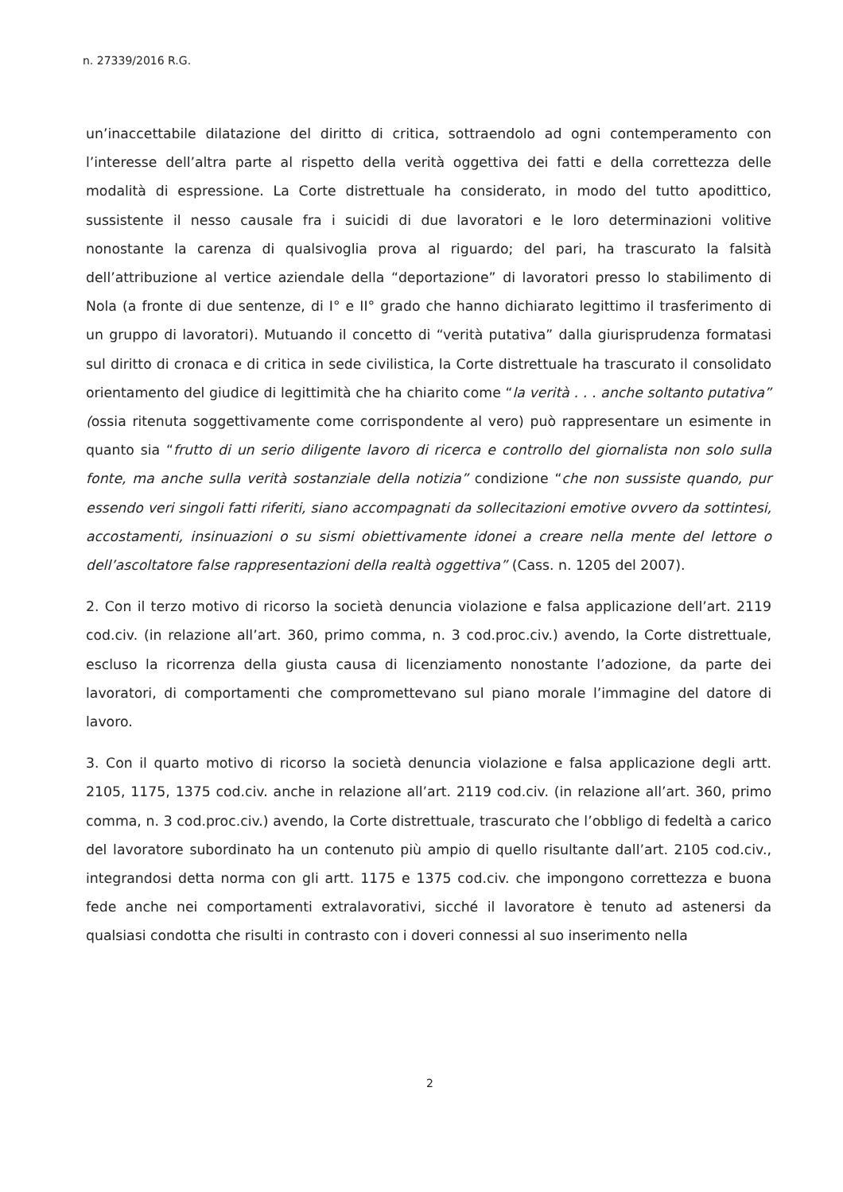n. 27339/2016 R.G.
un’inaccettabile dilatazione del diritto di critica, sottraendolo ad ogni contemperamento con l’interesse dell’altra parte al rispetto della verità oggettiva dei fatti e della correttezza delle modalità di espressione. La Corte distrettuale ha considerato, in modo del tutto apodittico, sussistente il nesso causale fra i suicidi di due lavoratori e le loro determinazioni volitive nonostante la carenza di qualsivoglia prova al riguardo; del pari, ha trascurato la falsità dell’attribuzione al vertice aziendale della “deportazione” di lavoratori presso lo stabilimento di Nola (a fronte di due sentenze, di I° e II° grado che hanno dichiarato legittimo il trasferimento di un gruppo di lavoratori). Mutuando il concetto di “verità putativa” dalla giurisprudenza formatasi sul diritto di cronaca e di critica in sede civilistica, la Corte distrettuale ha trascurato il consolidato orientamento del giudice di legittimità che ha chiarito come “la verità . . . anche soltanto putativa” (ossia ritenuta soggettivamente come corrispondente al vero) può rappresentare un esimente in quanto sia “frutto di un serio diligente lavoro di ricerca e controllo del giornalista non solo sulla fonte, ma anche sulla verità sostanziale della notizia” condizione “che non sussiste quando, pur essendo veri singoli fatti riferiti, siano accompagnati da sollecitazioni emotive ovvero da sottintesi, accostamenti, insinuazioni o su sismi obiettivamente idonei a creare nella mente del lettore o dell’ascoltatore false rappresentazioni della realtà oggettiva” (Cass. n. 1205 del 2007).
2. Con il terzo motivo di ricorso la società denuncia violazione e falsa applicazione dell’art. 2119 cod.civ. (in relazione all’art. 360, primo comma, n. 3 cod.proc.civ.) avendo, la Corte distrettuale, escluso la ricorrenza della giusta causa di licenziamento nonostante l’adozione, da parte dei lavoratori, di comportamenti che compromettevano sul piano morale l’immagine del datore di lavoro.
3. Con il quarto motivo di ricorso la società denuncia violazione e falsa applicazione degli artt. 2105, 1175, 1375 cod.civ. anche in relazione all’art. 2119 cod.civ. (in relazione all’art. 360, primo comma, n. 3 cod.proc.civ.) avendo, la Corte distrettuale, trascurato che l’obbligo di fedeltà a carico del lavoratore subordinato ha un contenuto più ampio di quello risultante dall’art. 2105 cod.civ., integrandosi detta norma con gli artt. 1175 e 1375 cod.civ. che impongono correttezza e buona fede anche nei comportamenti extralavorativi, sicché il lavoratore è tenuto ad astenersi da qualsiasi condotta che risulti in contrasto con i doveri connessi al suo inserimento nella
2